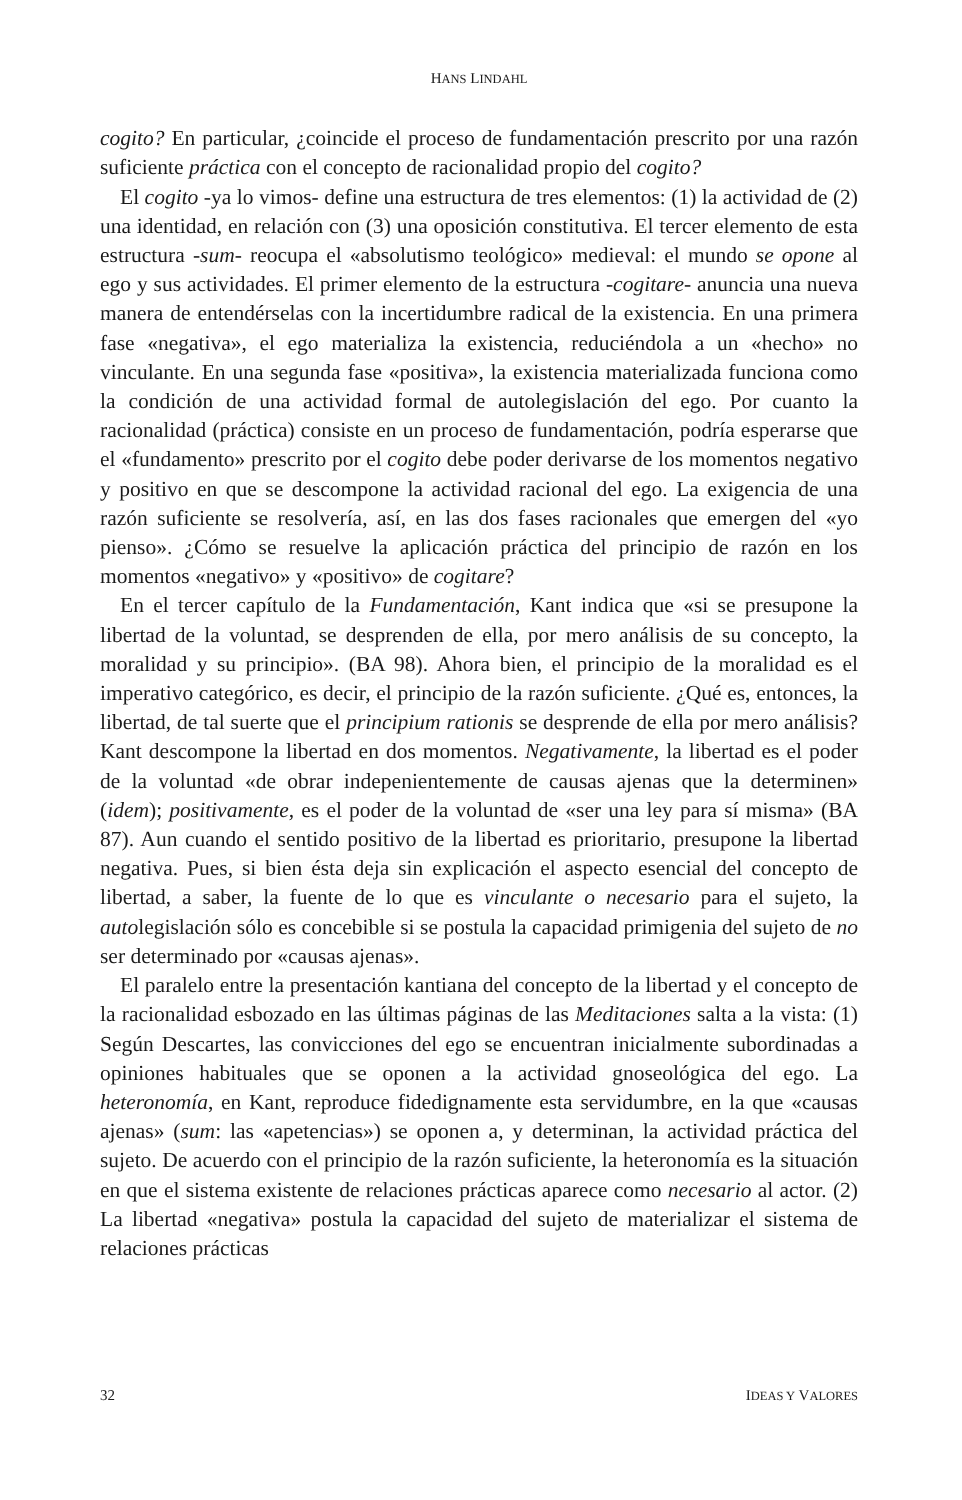HANS LINDAHL
cogito? En particular, ¿coincide el proceso de fundamentación prescrito por una razón suficiente práctica con el concepto de racionalidad propio del cogito?
El cogito -ya lo vimos- define una estructura de tres elementos: (1) la actividad de (2) una identidad, en relación con (3) una oposición constitutiva. El tercer elemento de esta estructura -sum- reocupa el «absolutismo teológico» medieval: el mundo se opone al ego y sus actividades. El primer elemento de la estructura -cogitare- anuncia una nueva manera de entendérselas con la incertidumbre radical de la existencia. En una primera fase «negativa», el ego materializa la existencia, reduciéndola a un «hecho» no vinculante. En una segunda fase «positiva», la existencia materializada funciona como la condición de una actividad formal de autolegislación del ego. Por cuanto la racionalidad (práctica) consiste en un proceso de fundamentación, podría esperarse que el «fundamento» prescrito por el cogito debe poder derivarse de los momentos negativo y positivo en que se descompone la actividad racional del ego. La exigencia de una razón suficiente se resolvería, así, en las dos fases racionales que emergen del «yo pienso». ¿Cómo se resuelve la aplicación práctica del principio de razón en los momentos «negativo» y «positivo» de cogitare?
En el tercer capítulo de la Fundamentación, Kant indica que «si se presupone la libertad de la voluntad, se desprenden de ella, por mero análisis de su concepto, la moralidad y su principio». (BA 98). Ahora bien, el principio de la moralidad es el imperativo categórico, es decir, el principio de la razón suficiente. ¿Qué es, entonces, la libertad, de tal suerte que el principium rationis se desprende de ella por mero análisis? Kant descompone la libertad en dos momentos. Negativamente, la libertad es el poder de la voluntad «de obrar indepenientemente de causas ajenas que la determinen» (idem); positivamente, es el poder de la voluntad de «ser una ley para sí misma» (BA 87). Aun cuando el sentido positivo de la libertad es prioritario, presupone la libertad negativa. Pues, si bien ésta deja sin explicación el aspecto esencial del concepto de libertad, a saber, la fuente de lo que es vinculante o necesario para el sujeto, la autolegislación sólo es concebible si se postula la capacidad primigenia del sujeto de no ser determinado por «causas ajenas».
El paralelo entre la presentación kantiana del concepto de la libertad y el concepto de la racionalidad esbozado en las últimas páginas de las Meditaciones salta a la vista: (1) Según Descartes, las convicciones del ego se encuentran inicialmente subordinadas a opiniones habituales que se oponen a la actividad gnoseológica del ego. La heteronomía, en Kant, reproduce fidedignamente esta servidumbre, en la que «causas ajenas» (sum: las «apetencias») se oponen a, y determinan, la actividad práctica del sujeto. De acuerdo con el principio de la razón suficiente, la heteronomía es la situación en que el sistema existente de relaciones prácticas aparece como necesario al actor. (2) La libertad «negativa» postula la capacidad del sujeto de materializar el sistema de relaciones prácticas
32 IDEAS Y VALORES